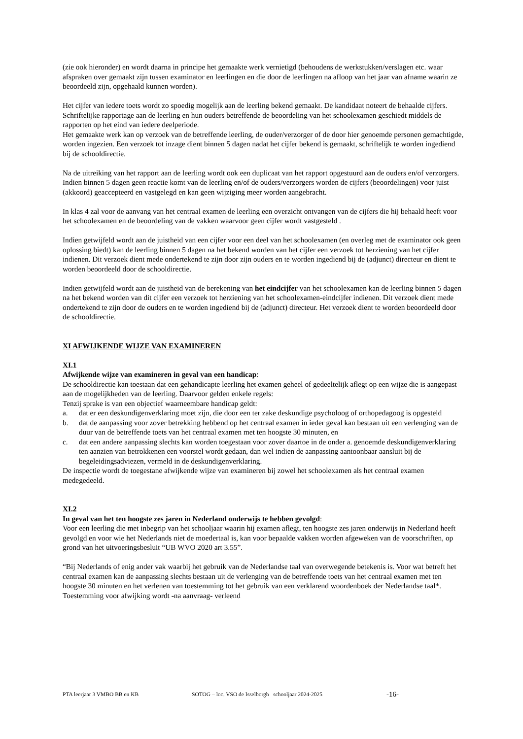(zie ook hieronder) en wordt daarna in principe het gemaakte werk vernietigd (behoudens de werkstukken/verslagen etc. waar afspraken over gemaakt zijn tussen examinator en leerlingen en die door de leerlingen na afloop van het jaar van afname waarin ze beoordeeld zijn, opgehaald kunnen worden).
Het cijfer van iedere toets wordt zo spoedig mogelijk aan de leerling bekend gemaakt. De kandidaat noteert de behaalde cijfers.
Schriftelijke rapportage aan de leerling en hun ouders betreffende de beoordeling van het schoolexamen geschiedt middels de rapporten op het eind van iedere deelperiode.
Het gemaakte werk kan op verzoek van de betreffende leerling, de ouder/verzorger of de door hier genoemde personen gemachtigde, worden ingezien. Een verzoek tot inzage dient binnen 5 dagen nadat het cijfer bekend is gemaakt, schriftelijk te worden ingediend bij de schooldirectie.
Na de uitreiking van het rapport aan de leerling wordt ook een duplicaat van het rapport opgestuurd aan de ouders en/of verzorgers. Indien binnen 5 dagen geen reactie komt van de leerling en/of de ouders/verzorgers worden de cijfers (beoordelingen) voor juist (akkoord) geaccepteerd en vastgelegd en kan geen wijziging meer worden aangebracht.
In klas 4 zal voor de aanvang van het centraal examen de leerling een overzicht ontvangen van de cijfers die hij behaald heeft voor het schoolexamen en de beoordeling van de vakken waarvoor geen cijfer wordt vastgesteld .
Indien getwijfeld wordt aan de juistheid van een cijfer voor een deel van het schoolexamen (en overleg met de examinator ook geen oplossing biedt) kan de leerling binnen 5 dagen na het bekend worden van het cijfer een verzoek tot herziening van het cijfer indienen. Dit verzoek dient mede ondertekend te zijn door zijn ouders en te worden ingediend bij de (adjunct) directeur en dient te worden beoordeeld door de schooldirectie.
Indien getwijfeld wordt aan de juistheid van de berekening van het eindcijfer van het schoolexamen kan de leerling binnen 5 dagen na het bekend worden van dit cijfer een verzoek tot herziening van het schoolexamen-eindcijfer indienen. Dit verzoek dient mede ondertekend te zijn door de ouders en te worden ingediend bij de (adjunct) directeur. Het verzoek dient te worden beoordeeld door de schooldirectie.
XI AFWIJKENDE WIJZE VAN EXAMINEREN
XI.1
Afwijkende wijze van examineren in geval van een handicap:
De schooldirectie kan toestaan dat een gehandicapte leerling het examen geheel of gedeeltelijk aflegt op een wijze die is aangepast aan de mogelijkheden van de leerling. Daarvoor gelden enkele regels:
Tenzij sprake is van een objectief waarneembare handicap geldt:
a. dat er een deskundigenverklaring moet zijn, die door een ter zake deskundige psycholoog of orthopedagoog is opgesteld
b. dat de aanpassing voor zover betrekking hebbend op het centraal examen in ieder geval kan bestaan uit een verlenging van de duur van de betreffende toets van het centraal examen met ten hoogste 30 minuten, en
c. dat een andere aanpassing slechts kan worden toegestaan voor zover daartoe in de onder a. genoemde deskundigenverklaring ten aanzien van betrokkenen een voorstel wordt gedaan, dan wel indien de aanpassing aantoonbaar aansluit bij de begeleidingsadviezen, vermeld in de deskundigenverklaring.
De inspectie wordt de toegestane afwijkende wijze van examineren bij zowel het schoolexamen als het centraal examen medegedeeld.
XI.2
In geval van het ten hoogste zes jaren in Nederland onderwijs te hebben gevolgd:
Voor een leerling die met inbegrip van het schooljaar waarin hij examen aflegt, ten hoogste zes jaren onderwijs in Nederland heeft gevolgd en voor wie het Nederlands niet de moedertaal is, kan voor bepaalde vakken worden afgeweken van de voorschriften, op grond van het uitvoeringsbesluit “UB WVO 2020 art 3.55”.
“Bij Nederlands of enig ander vak waarbij het gebruik van de Nederlandse taal van overwegende betekenis is. Voor wat betreft het centraal examen kan de aanpassing slechts bestaan uit de verlenging van de betreffende toets van het centraal examen met ten hoogste 30 minuten en het verlenen van toestemming tot het gebruik van een verklarend woordenboek der Nederlandse taal*. Toestemming voor afwijking wordt -na aanvraag- verleend
PTA leerjaar 3 VMBO BB en KB SOTOG – loc. VSO de Isselborgh schooljaar 2024-2025 -16-